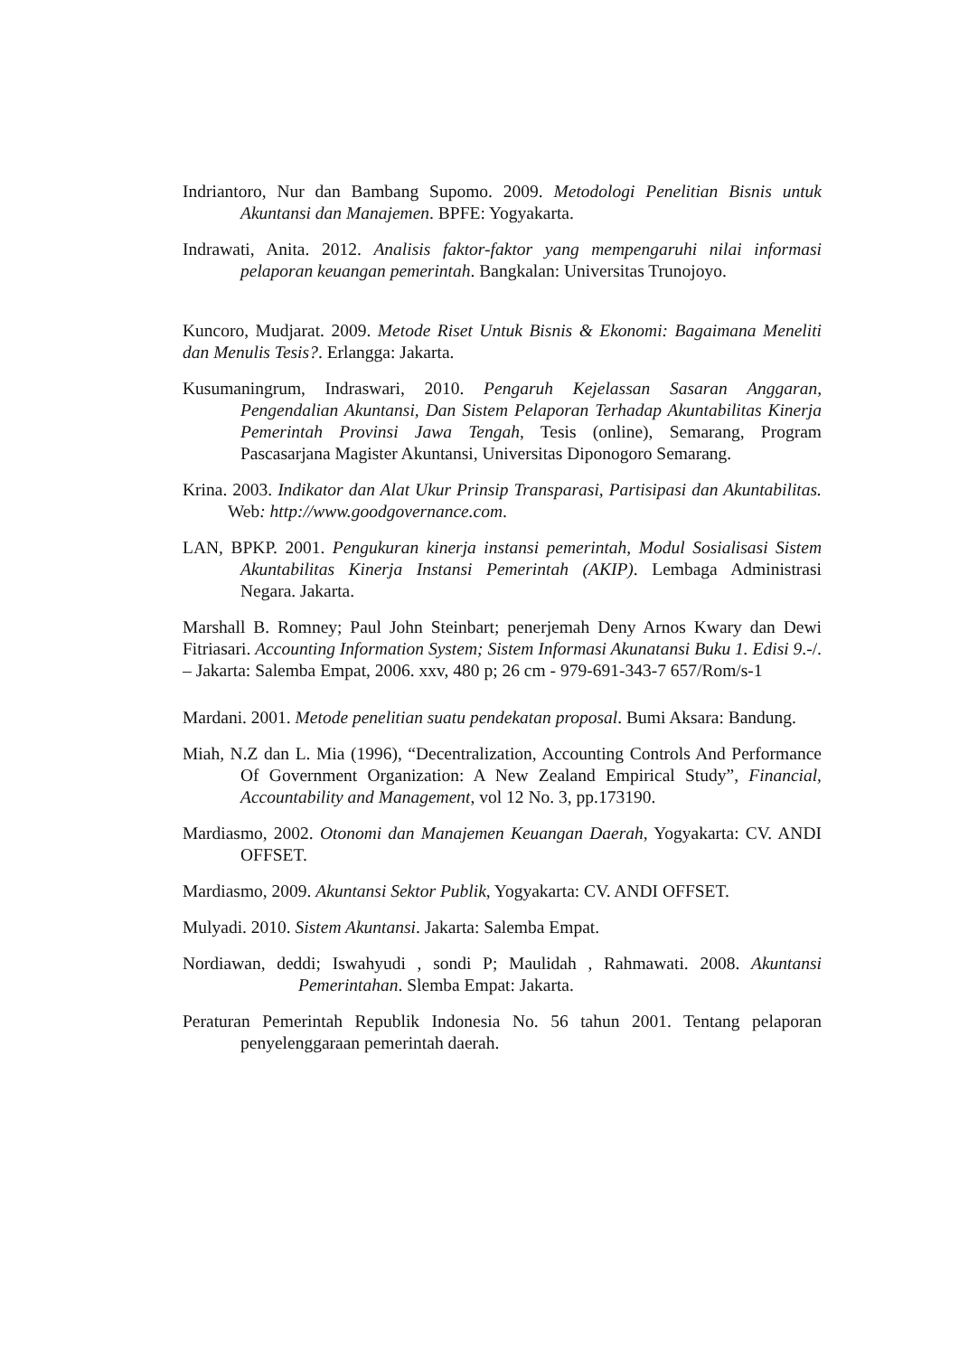Indriantoro, Nur dan Bambang Supomo. 2009. Metodologi Penelitian Bisnis untuk Akuntansi dan Manajemen. BPFE: Yogyakarta.
Indrawati, Anita. 2012. Analisis faktor-faktor yang mempengaruhi nilai informasi pelaporan keuangan pemerintah. Bangkalan: Universitas Trunojoyo.
Kuncoro, Mudjarat. 2009. Metode Riset Untuk Bisnis & Ekonomi: Bagaimana Meneliti dan Menulis Tesis?. Erlangga: Jakarta.
Kusumaningrum, Indraswari, 2010. Pengaruh Kejelassan Sasaran Anggaran, Pengendalian Akuntansi, Dan Sistem Pelaporan Terhadap Akuntabilitas Kinerja Pemerintah Provinsi Jawa Tengah, Tesis (online), Semarang, Program Pascasarjana Magister Akuntansi, Universitas Diponogoro Semarang.
Krina. 2003. Indikator dan Alat Ukur Prinsip Transparasi, Partisipasi dan Akuntabilitas. Web: http://www.goodgovernance.com.
LAN, BPKP. 2001. Pengukuran kinerja instansi pemerintah, Modul Sosialisasi Sistem Akuntabilitas Kinerja Instansi Pemerintah (AKIP). Lembaga Administrasi Negara. Jakarta.
Marshall B. Romney; Paul John Steinbart; penerjemah Deny Arnos Kwary dan Dewi Fitriasari. Accounting Information System; Sistem Informasi Akunatansi Buku 1. Edisi 9.-/. – Jakarta: Salemba Empat, 2006. xxv, 480 p; 26 cm - 979-691-343-7 657/Rom/s-1
Mardani. 2001. Metode penelitian suatu pendekatan proposal. Bumi Aksara: Bandung.
Miah, N.Z dan L. Mia (1996), “Decentralization, Accounting Controls And Performance Of Government Organization: A New Zealand Empirical Study”, Financial, Accountability and Management, vol 12 No. 3, pp.173190.
Mardiasmo, 2002. Otonomi dan Manajemen Keuangan Daerah, Yogyakarta: CV. ANDI OFFSET.
Mardiasmo, 2009. Akuntansi Sektor Publik, Yogyakarta: CV. ANDI OFFSET.
Mulyadi. 2010. Sistem Akuntansi. Jakarta: Salemba Empat.
Nordiawan, deddi; Iswahyudi , sondi P; Maulidah , Rahmawati. 2008. Akuntansi Pemerintahan. Slemba Empat: Jakarta.
Peraturan Pemerintah Republik Indonesia No. 56 tahun 2001. Tentang pelaporan penyelenggaraan pemerintah daerah.